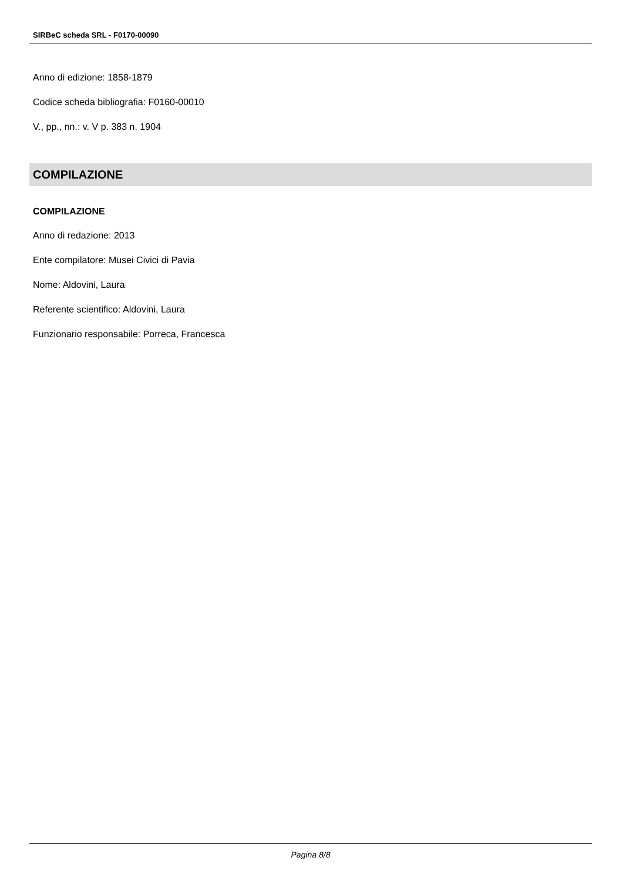SIRBeC scheda SRL - F0170-00090
Anno di edizione: 1858-1879
Codice scheda bibliografia: F0160-00010
V., pp., nn.: v. V p. 383 n. 1904
COMPILAZIONE
COMPILAZIONE
Anno di redazione: 2013
Ente compilatore: Musei Civici di Pavia
Nome: Aldovini, Laura
Referente scientifico: Aldovini, Laura
Funzionario responsabile: Porreca, Francesca
Pagina 8/8